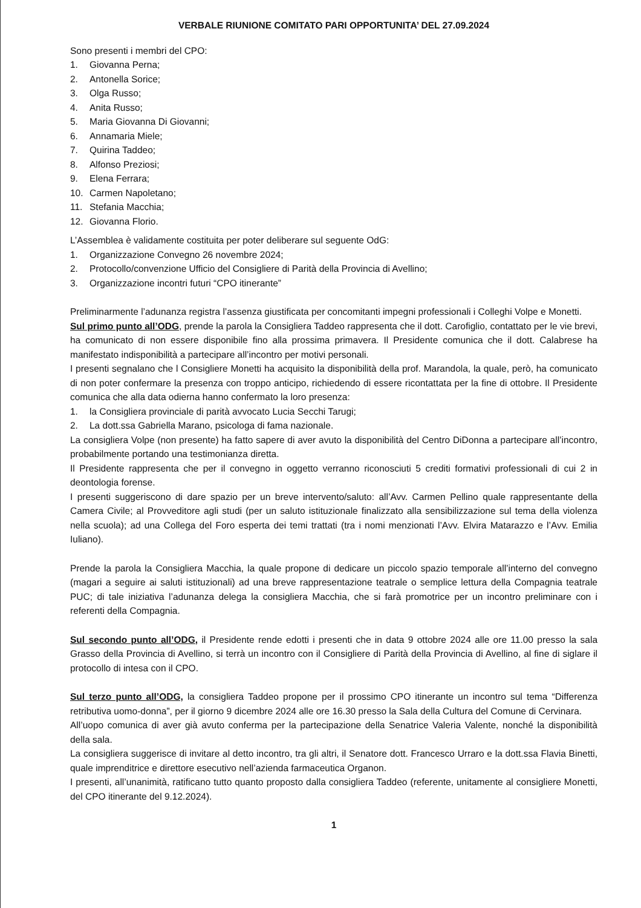VERBALE RIUNIONE COMITATO PARI OPPORTUNITA’ DEL 27.09.2024
Sono presenti i membri del CPO:
1. Giovanna Perna;
2. Antonella Sorice;
3. Olga Russo;
4. Anita Russo;
5. Maria Giovanna Di Giovanni;
6. Annamaria Miele;
7. Quirina Taddeo;
8. Alfonso Preziosi;
9. Elena Ferrara;
10. Carmen Napoletano;
11. Stefania Macchia;
12. Giovanna Florio.
L’Assemblea è validamente costituita per poter deliberare sul seguente OdG:
1. Organizzazione Convegno 26 novembre 2024;
2. Protocollo/convenzione Ufficio del Consigliere di Parità della Provincia di Avellino;
3. Organizzazione incontri futuri “CPO itinerante”
Preliminarmente l’adunanza registra l’assenza giustificata per concomitanti impegni professionali i Colleghi Volpe e Monetti.
Sul primo punto all’ODG, prende la parola la Consigliera Taddeo rappresenta che il dott. Carofiglio, contattato per le vie brevi, ha comunicato di non essere disponibile fino alla prossima primavera. Il Presidente comunica che il dott. Calabrese ha manifestato indisponibilità a partecipare all’incontro per motivi personali.
I presenti segnalano che l Consigliere Monetti ha acquisito la disponibilità della prof. Marandola, la quale, però, ha comunicato di non poter confermare la presenza con troppo anticipo, richiedendo di essere ricontattata per la fine di ottobre. Il Presidente comunica che alla data odierna hanno confermato la loro presenza:
1. la Consigliera provinciale di parità avvocato Lucia Secchi Tarugi;
2. La dott.ssa Gabriella Marano, psicologa di fama nazionale.
La consigliera Volpe (non presente) ha fatto sapere di aver avuto la disponibilità del Centro DiDonna a partecipare all’incontro, probabilmente portando una testimonianza diretta.
Il Presidente rappresenta che per il convegno in oggetto verranno riconosciuti 5 crediti formativi professionali di cui 2 in deontologia forense.
I presenti suggeriscono di dare spazio per un breve intervento/saluto: all’Avv. Carmen Pellino quale rappresentante della Camera Civile; al Provveditore agli studi (per un saluto istituzionale finalizzato alla sensibilizzazione sul tema della violenza nella scuola); ad una Collega del Foro esperta dei temi trattati (tra i nomi menzionati l’Avv. Elvira Matarazzo e l’Avv. Emilia Iuliano).
Prende la parola la Consigliera Macchia, la quale propone di dedicare un piccolo spazio temporale all’interno del convegno (magari a seguire ai saluti istituzionali) ad una breve rappresentazione teatrale o semplice lettura della Compagnia teatrale PUC; di tale iniziativa l’adunanza delega la consigliera Macchia, che si farà promotrice per un incontro preliminare con i referenti della Compagnia.
Sul secondo punto all’ODG, il Presidente rende edotti i presenti che in data 9 ottobre 2024 alle ore 11.00 presso la sala Grasso della Provincia di Avellino, si terrà un incontro con il Consigliere di Parità della Provincia di Avellino, al fine di siglare il protocollo di intesa con il CPO.
Sul terzo punto all’ODG, la consigliera Taddeo propone per il prossimo CPO itinerante un incontro sul tema “Differenza retributiva uomo-donna”, per il giorno 9 dicembre 2024 alle ore 16.30 presso la Sala della Cultura del Comune di Cervinara.
All’uopo comunica di aver già avuto conferma per la partecipazione della Senatrice Valeria Valente, nonché la disponibilità della sala.
La consigliera suggerisce di invitare al detto incontro, tra gli altri, il Senatore dott. Francesco Urraro e la dott.ssa Flavia Binetti, quale imprenditrice e direttore esecutivo nell’azienda farmaceutica Organon.
I presenti, all’unanimità, ratificano tutto quanto proposto dalla consigliera Taddeo (referente, unitamente al consigliere Monetti, del CPO itinerante del 9.12.2024).
1